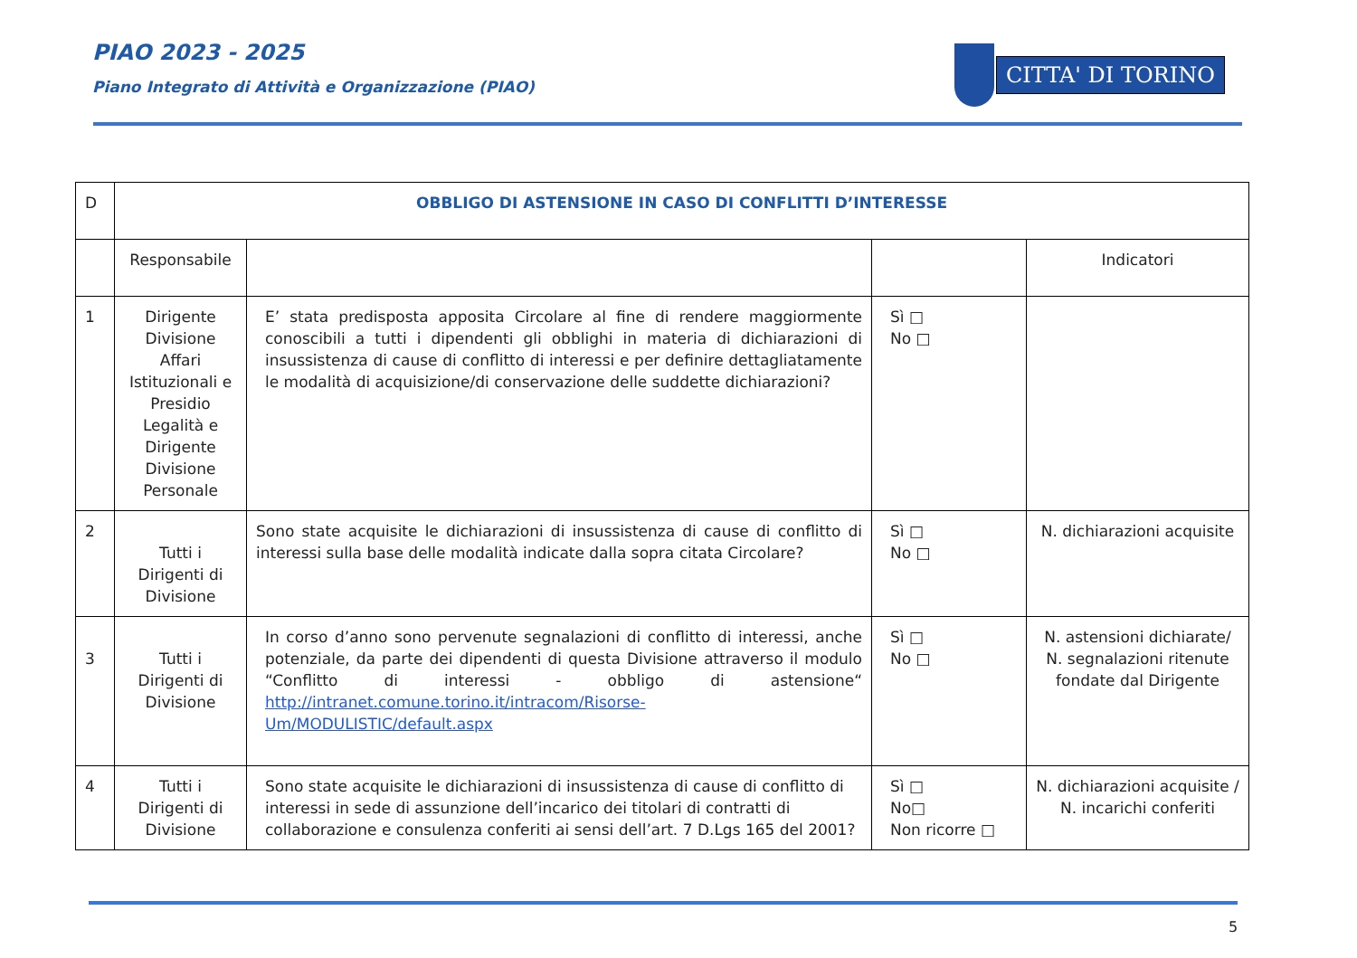PIAO 2023 - 2025
Piano Integrato di Attività e Organizzazione (PIAO)
CITTA' DI TORINO
| D | OBBLIGO DI ASTENSIONE IN CASO DI CONFLITTI D’INTERESSE | | | |
| | Responsabile | | | Indicatori |
| 1 | Dirigente Divisione Affari Istituzionali e Presidio Legalità e Dirigente Divisione Personale | E’ stata predisposta apposita Circolare al fine di rendere maggiormente conoscibili a tutti i dipendenti gli obblighi in materia di dichiarazioni di insussistenza di cause di conflitto di interessi e per definire dettagliatamente le modalità di acquisizione/di conservazione delle suddette dichiarazioni? | Sì □ No □ | |
| 2 | Tutti i Dirigenti di Divisione | Sono state acquisite le dichiarazioni di insussistenza di cause di conflitto di interessi sulla base delle modalità indicate dalla sopra citata Circolare? | Sì □ No □ | N. dichiarazioni acquisite |
| 3 | Tutti i Dirigenti di Divisione | In corso d’anno sono pervenute segnalazioni di conflitto di interessi, anche potenziale, da parte dei dipendenti di questa Divisione attraverso il modulo “Conflitto di interessi - obbligo di astensione“ http://intranet.comune.torino.it/intracom/Risorse-Um/MODULISTIC/default.aspx | Sì □ No □ | N. astensioni dichiarate/ N. segnalazioni ritenute fondate dal Dirigente |
| 4 | Tutti i Dirigenti di Divisione | Sono state acquisite le dichiarazioni di insussistenza di cause di conflitto di interessi in sede di assunzione dell’incarico dei titolari di contratti di collaborazione e consulenza conferiti ai sensi dell’art. 7 D.Lgs 165 del 2001? | Sì □ No□ Non ricorre □ | N. dichiarazioni acquisite / N. incarichi conferiti |
5